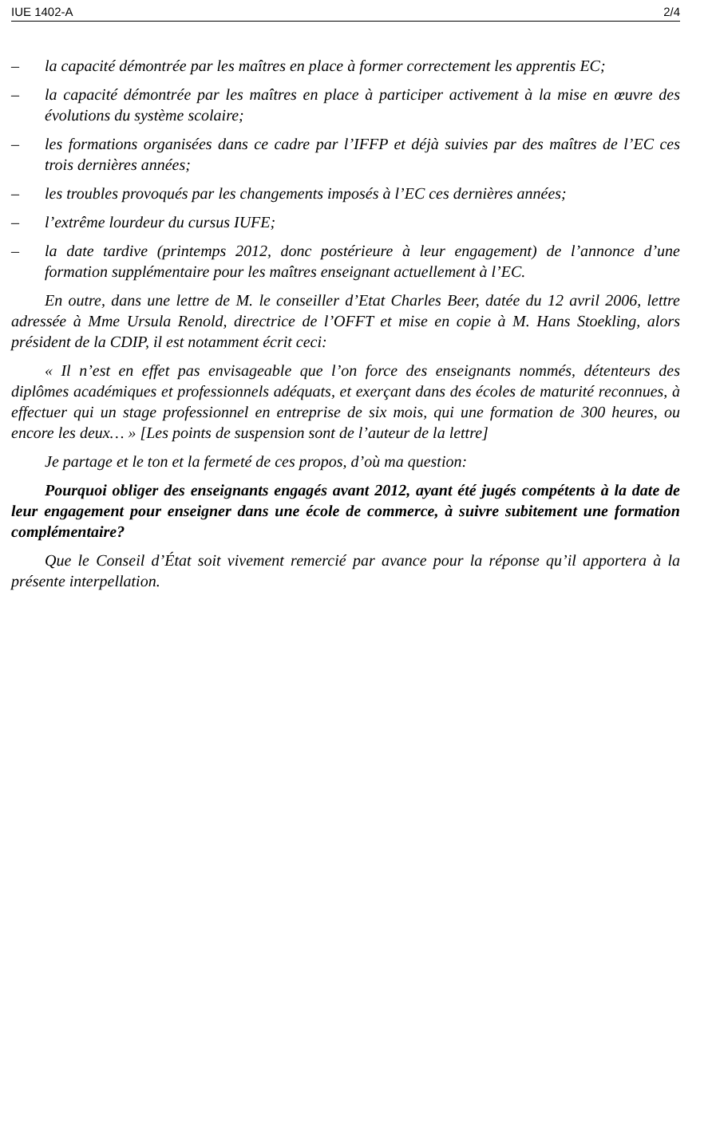IUE 1402-A 2/4
– la capacité démontrée par les maîtres en place à former correctement les apprentis EC;
– la capacité démontrée par les maîtres en place à participer activement à la mise en œuvre des évolutions du système scolaire;
– les formations organisées dans ce cadre par l’IFFP et déjà suivies par des maîtres de l’EC ces trois dernières années;
– les troubles provoqués par les changements imposés à l’EC ces dernières années;
– l’extrême lourdeur du cursus IUFE;
– la date tardive (printemps 2012, donc postérieure à leur engagement) de l’annonce d’une formation supplémentaire pour les maîtres enseignant actuellement à l’EC.
En outre, dans une lettre de M. le conseiller d’Etat Charles Beer, datée du 12 avril 2006, lettre adressée à Mme Ursula Renold, directrice de l’OFFT et mise en copie à M. Hans Stoekling, alors président de la CDIP, il est notamment écrit ceci:
« Il n’est en effet pas envisageable que l’on force des enseignants nommés, détenteurs des diplômes académiques et professionnels adéquats, et exerçant dans des écoles de maturité reconnues, à effectuer qui un stage professionnel en entreprise de six mois, qui une formation de 300 heures, ou encore les deux… » [Les points de suspension sont de l’auteur de la lettre]
Je partage et le ton et la fermeté de ces propos, d’où ma question:
Pourquoi obliger des enseignants engagés avant 2012, ayant été jugés compétents à la date de leur engagement pour enseigner dans une école de commerce, à suivre subitement une formation complémentaire?
Que le Conseil d’État soit vivement remercié par avance pour la réponse qu’il apportera à la présente interpellation.